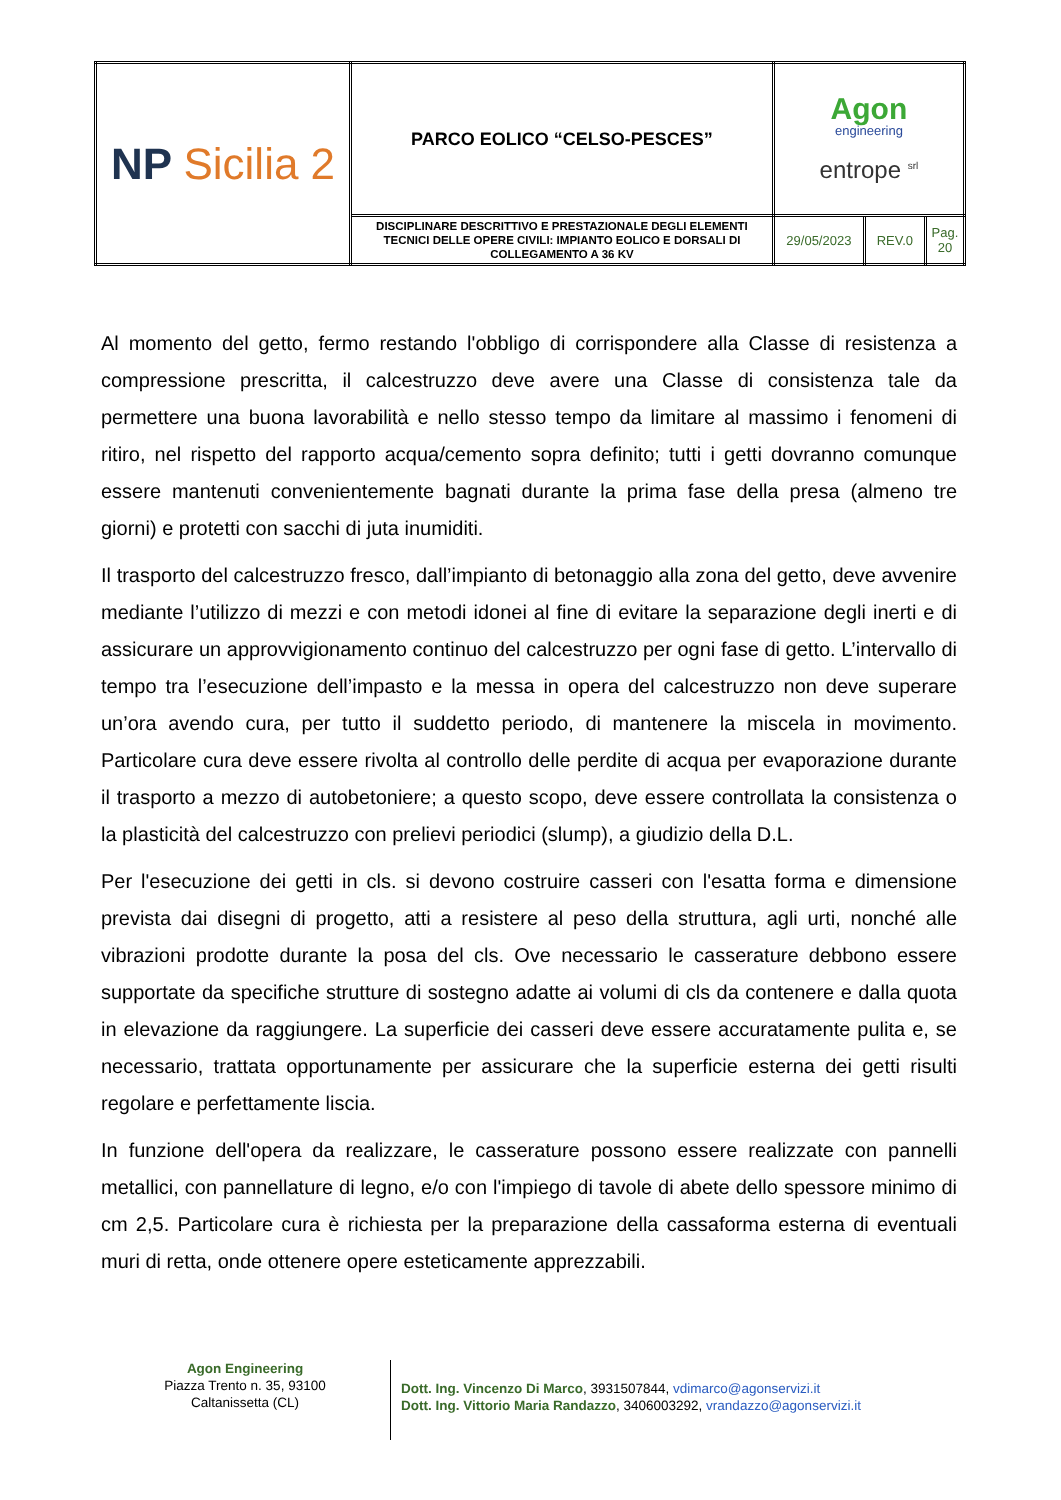| NP Sicilia 2 | PARCO EOLICO “CELSO-PESCES” | Agon engineering entrope <sup>srl</sup> | | |
| | DISCIPLINARE DESCRITTIVO E PRESTAZIONALE DEGLI ELEMENTI TECNICI DELLE OPERE CIVILI: IMPIANTO EOLICO E DORSALI DI COLLEGAMENTO A 36 KV | 29/05/2023 | REV.0 | Pag. 20 |
Al momento del getto, fermo restando l'obbligo di corrispondere alla Classe di resistenza a compressione prescritta, il calcestruzzo deve avere una Classe di consistenza tale da permettere una buona lavorabilità e nello stesso tempo da limitare al massimo i fenomeni di ritiro, nel rispetto del rapporto acqua/cemento sopra definito; tutti i getti dovranno comunque essere mantenuti convenientemente bagnati durante la prima fase della presa (almeno tre giorni) e protetti con sacchi di juta inumiditi.
Il trasporto del calcestruzzo fresco, dall’impianto di betonaggio alla zona del getto, deve avvenire mediante l’utilizzo di mezzi e con metodi idonei al fine di evitare la separazione degli inerti e di assicurare un approvvigionamento continuo del calcestruzzo per ogni fase di getto. L’intervallo di tempo tra l’esecuzione dell’impasto e la messa in opera del calcestruzzo non deve superare un’ora avendo cura, per tutto il suddetto periodo, di mantenere la miscela in movimento. Particolare cura deve essere rivolta al controllo delle perdite di acqua per evaporazione durante il trasporto a mezzo di autobetoniere; a questo scopo, deve essere controllata la consistenza o la plasticità del calcestruzzo con prelievi periodici (slump), a giudizio della D.L.
Per l'esecuzione dei getti in cls. si devono costruire casseri con l'esatta forma e dimensione prevista dai disegni di progetto, atti a resistere al peso della struttura, agli urti, nonché alle vibrazioni prodotte durante la posa del cls. Ove necessario le casserature debbono essere supportate da specifiche strutture di sostegno adatte ai volumi di cls da contenere e dalla quota in elevazione da raggiungere. La superficie dei casseri deve essere accuratamente pulita e, se necessario, trattata opportunamente per assicurare che la superficie esterna dei getti risulti regolare e perfettamente liscia.
In funzione dell'opera da realizzare, le casserature possono essere realizzate con pannelli metallici, con pannellature di legno, e/o con l'impiego di tavole di abete dello spessore minimo di cm 2,5. Particolare cura è richiesta per la preparazione della cassaforma esterna di eventuali muri di retta, onde ottenere opere esteticamente apprezzabili.
Agon Engineering
Piazza Trento n. 35, 93100
Caltanissetta (CL)
Dott. Ing. Vincenzo Di Marco, 3931507844, vdimarco@agonservizi.it
Dott. Ing. Vittorio Maria Randazzo, 3406003292, vrandazzo@agonservizi.it